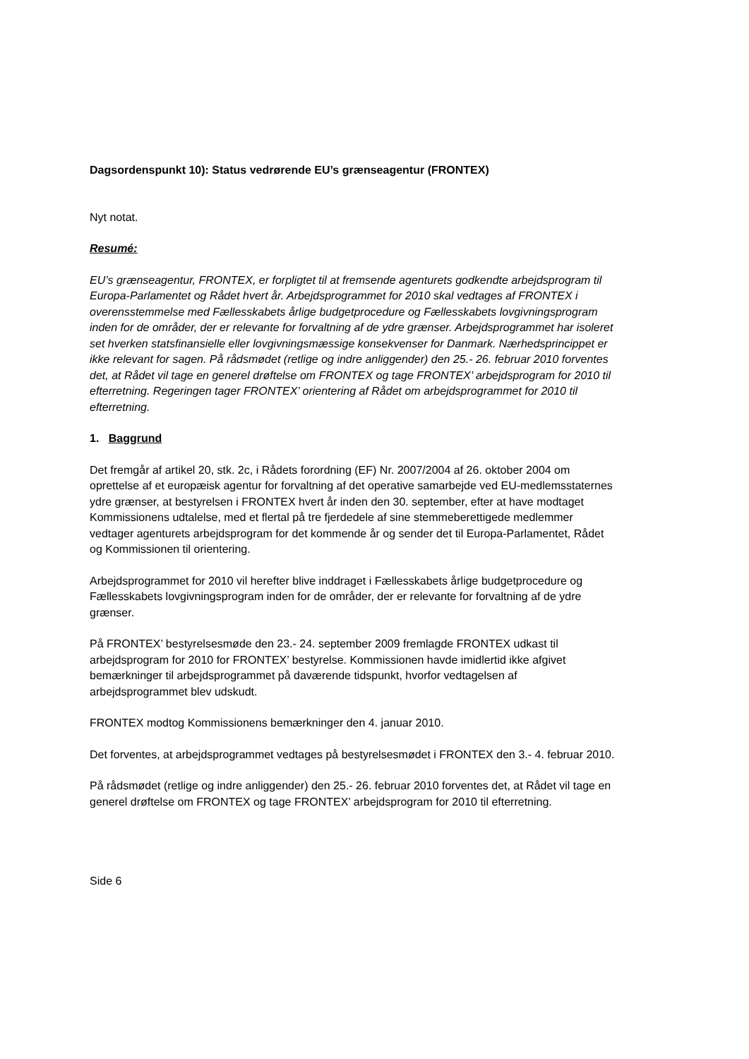Dagsordenspunkt 10): Status vedrørende EU’s grænseagentur (FRONTEX)
Nyt notat.
Resumé:
EU’s grænseagentur, FRONTEX, er forpligtet til at fremsende agenturets godkendte arbejdsprogram til Europa-Parlamentet og Rådet hvert år. Arbejdsprogrammet for 2010 skal vedtages af FRONTEX i overensstemmelse med Fællesskabets årlige budgetprocedure og Fællesskabets lovgivningsprogram inden for de områder, der er relevante for forvaltning af de ydre grænser. Arbejdsprogrammet har isoleret set hverken statsfinansielle eller lovgivningsmæssige konsekvenser for Danmark. Nærhedsprincippet er ikke relevant for sagen. På rådsmødet (retlige og indre anliggender) den 25.- 26. februar 2010 forventes det, at Rådet vil tage en generel drøftelse om FRONTEX og tage FRONTEX’ arbejdsprogram for 2010 til efterretning. Regeringen tager FRONTEX’ orientering af Rådet om arbejdsprogrammet for 2010 til efterretning.
1. Baggrund
Det fremgår af artikel 20, stk. 2c, i Rådets forordning (EF) Nr. 2007/2004 af 26. oktober 2004 om oprettelse af et europæisk agentur for forvaltning af det operative samarbejde ved EU-medlemsstaternes ydre grænser, at bestyrelsen i FRONTEX hvert år inden den 30. september, efter at have modtaget Kommissionens udtalelse, med et flertal på tre fjerdedele af sine stemmeberettigede medlemmer vedtager agenturets arbejdsprogram for det kommende år og sender det til Europa-Parlamentet, Rådet og Kommissionen til orientering.
Arbejdsprogrammet for 2010 vil herefter blive inddraget i Fællesskabets årlige budgetprocedure og Fællesskabets lovgivningsprogram inden for de områder, der er relevante for forvaltning af de ydre grænser.
På FRONTEX’ bestyrelsesmøde den 23.- 24. september 2009 fremlagde FRONTEX udkast til arbejdsprogram for 2010 for FRONTEX’ bestyrelse. Kommissionen havde imidlertid ikke afgivet bemærkninger til arbejdsprogrammet på daværende tidspunkt, hvorfor vedtagelsen af arbejdsprogrammet blev udskudt.
FRONTEX modtog Kommissionens bemærkninger den 4. januar 2010.
Det forventes, at arbejdsprogrammet vedtages på bestyrelsesmødet i FRONTEX den 3.- 4. februar 2010.
På rådsmødet (retlige og indre anliggender) den 25.- 26. februar 2010 forventes det, at Rådet vil tage en generel drøftelse om FRONTEX og tage FRONTEX’ arbejdsprogram for 2010 til efterretning.
Side 6